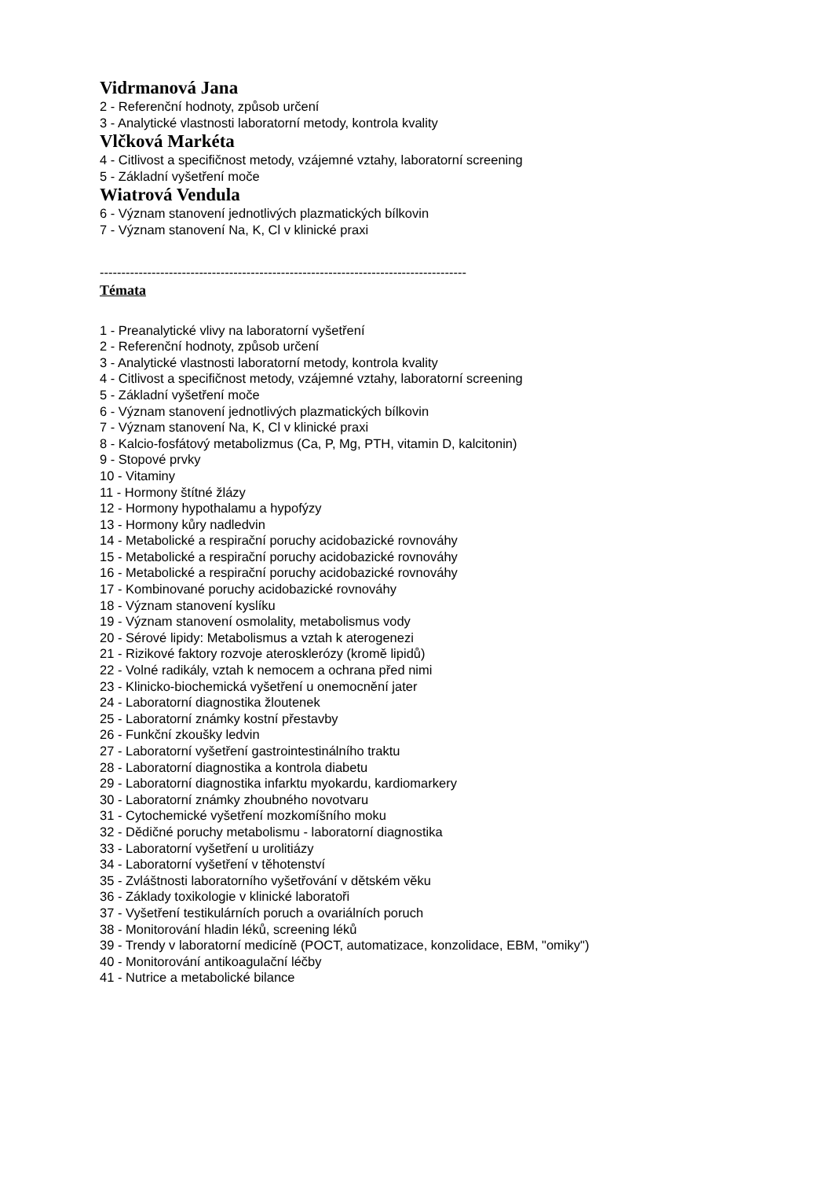Vidrmanová Jana
2 - Referenční hodnoty, způsob určení
3 - Analytické vlastnosti laboratorní metody, kontrola kvality
Vlčková Markéta
4 - Citlivost a specifičnost metody, vzájemné vztahy, laboratorní screening
5 - Základní vyšetření moče
Wiatrová Vendula
6 - Význam stanovení jednotlivých plazmatických bílkovin
7 - Význam stanovení Na, K, Cl v klinické praxi
-------------------------------------------------------------------------------------
Témata
1 - Preanalytické vlivy na laboratorní vyšetření
2 - Referenční hodnoty, způsob určení
3 - Analytické vlastnosti laboratorní metody, kontrola kvality
4 - Citlivost a specifičnost metody, vzájemné vztahy, laboratorní screening
5 - Základní vyšetření moče
6 - Význam stanovení jednotlivých plazmatických bílkovin
7 - Význam stanovení Na, K, Cl v klinické praxi
8 - Kalcio-fosfátový metabolizmus (Ca, P, Mg, PTH, vitamin D, kalcitonin)
9 - Stopové prvky
10 - Vitaminy
11 - Hormony štítné žlázy
12 - Hormony hypothalamu a hypofýzy
13 - Hormony kůry nadledvin
14 - Metabolické a respirační poruchy acidobazické rovnováhy
15 - Metabolické a respirační poruchy acidobazické rovnováhy
16 - Metabolické a respirační poruchy acidobazické rovnováhy
17 - Kombinované poruchy acidobazické rovnováhy
18 - Význam stanovení kyslíku
19 - Význam stanovení osmolality, metabolismus vody
20 - Sérové lipidy: Metabolismus a vztah k aterogenezi
21 - Rizikové faktory rozvoje aterosklerózy (kromě lipidů)
22 - Volné radikály, vztah k nemocem a ochrana před nimi
23 - Klinicko-biochemická vyšetření u onemocnění jater
24 - Laboratorní diagnostika žloutenek
25 - Laboratorní známky kostní přestavby
26 - Funkční zkoušky ledvin
27 - Laboratorní vyšetření gastrointestinálního traktu
28 - Laboratorní diagnostika a kontrola diabetu
29 - Laboratorní diagnostika infarktu myokardu, kardiomarkery
30 - Laboratorní známky zhoubného novotvaru
31 - Cytochemické vyšetření mozkomíšního moku
32 - Dědičné poruchy metabolismu - laboratorní diagnostika
33 - Laboratorní vyšetření u urolitiázy
34 - Laboratorní vyšetření v těhotenství
35 - Zvláštnosti laboratorního vyšetřování v dětském věku
36 - Základy toxikologie v klinické laboratoři
37 - Vyšetření testikulárních poruch a ovariálních poruch
38 - Monitorování hladin léků, screening léků
39 - Trendy v laboratorní medicíně (POCT, automatizace, konzolidace, EBM, "omiky")
40 - Monitorování antikoagulační léčby
41 - Nutrice a metabolické bilance